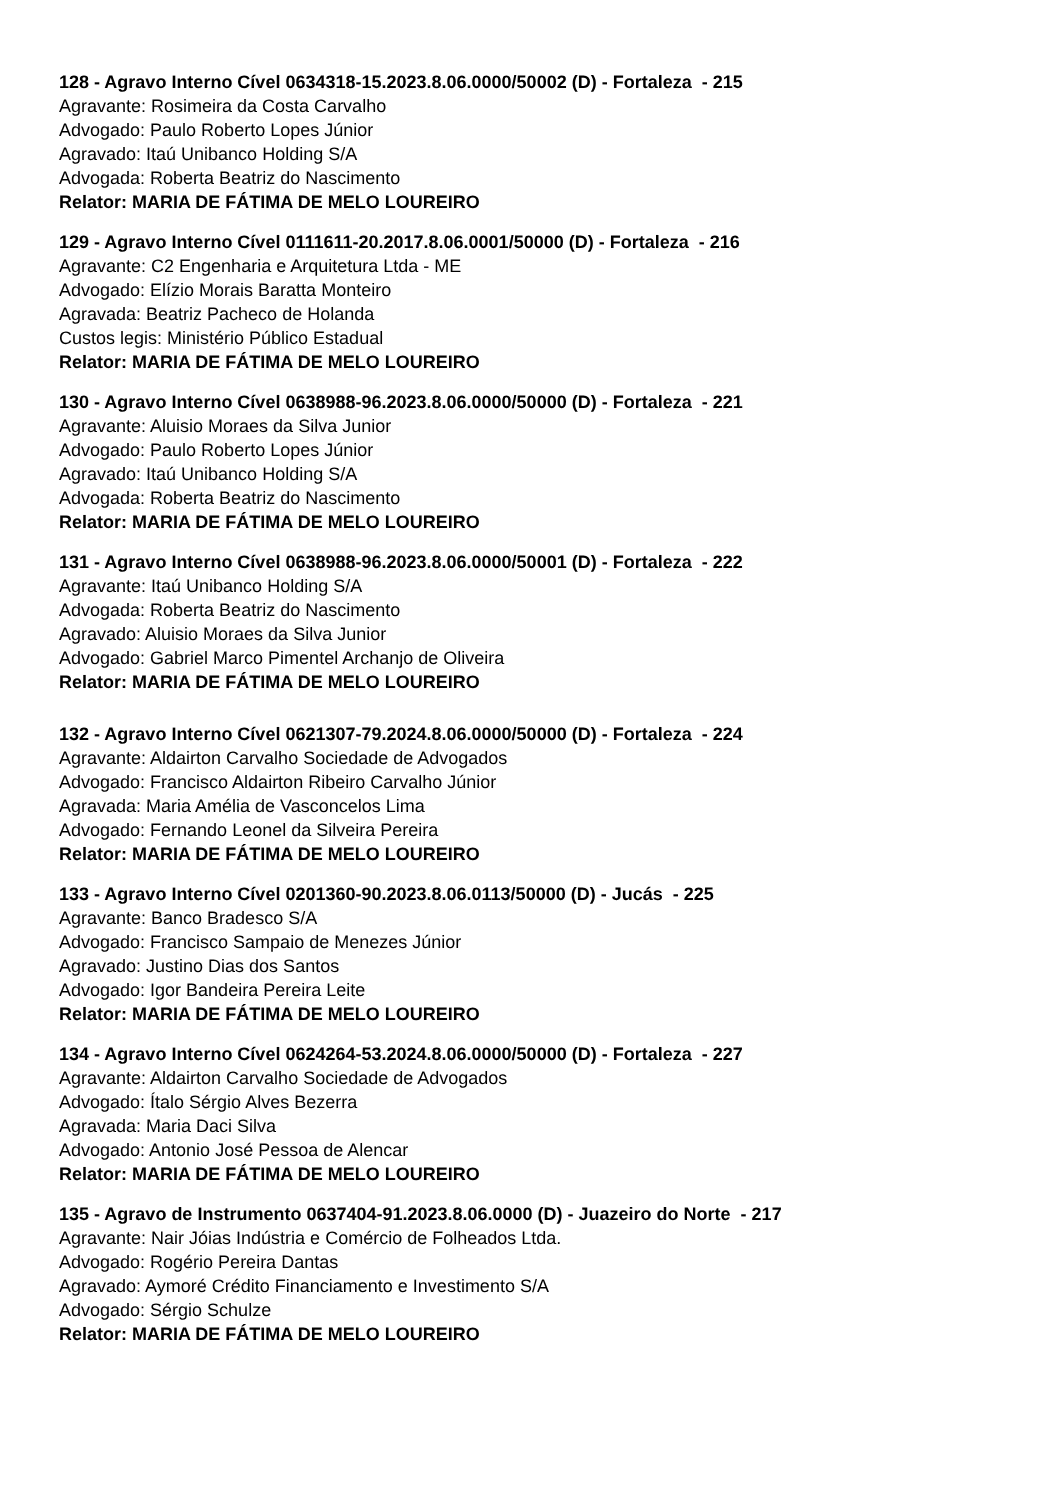128 - Agravo Interno Cível 0634318-15.2023.8.06.0000/50002 (D) - Fortaleza - 215
Agravante: Rosimeira da Costa Carvalho
Advogado: Paulo Roberto Lopes Júnior
Agravado: Itaú Unibanco Holding S/A
Advogada: Roberta Beatriz do Nascimento
Relator: MARIA DE FÁTIMA DE MELO LOUREIRO
129 - Agravo Interno Cível 0111611-20.2017.8.06.0001/50000 (D) - Fortaleza - 216
Agravante: C2 Engenharia e Arquitetura Ltda - ME
Advogado: Elízio Morais Baratta Monteiro
Agravada: Beatriz Pacheco de Holanda
Custos legis: Ministério Público Estadual
Relator: MARIA DE FÁTIMA DE MELO LOUREIRO
130 - Agravo Interno Cível 0638988-96.2023.8.06.0000/50000 (D) - Fortaleza - 221
Agravante: Aluisio Moraes da Silva Junior
Advogado: Paulo Roberto Lopes Júnior
Agravado: Itaú Unibanco Holding S/A
Advogada: Roberta Beatriz do Nascimento
Relator: MARIA DE FÁTIMA DE MELO LOUREIRO
131 - Agravo Interno Cível 0638988-96.2023.8.06.0000/50001 (D) - Fortaleza - 222
Agravante: Itaú Unibanco Holding S/A
Advogada: Roberta Beatriz do Nascimento
Agravado: Aluisio Moraes da Silva Junior
Advogado: Gabriel Marco Pimentel Archanjo de Oliveira
Relator: MARIA DE FÁTIMA DE MELO LOUREIRO
132 - Agravo Interno Cível 0621307-79.2024.8.06.0000/50000 (D) - Fortaleza - 224
Agravante: Aldairton Carvalho Sociedade de Advogados
Advogado: Francisco Aldairton Ribeiro Carvalho Júnior
Agravada: Maria Amélia de Vasconcelos Lima
Advogado: Fernando Leonel da Silveira Pereira
Relator: MARIA DE FÁTIMA DE MELO LOUREIRO
133 - Agravo Interno Cível 0201360-90.2023.8.06.0113/50000 (D) - Jucás - 225
Agravante: Banco Bradesco S/A
Advogado: Francisco Sampaio de Menezes Júnior
Agravado: Justino Dias dos Santos
Advogado: Igor Bandeira Pereira Leite
Relator: MARIA DE FÁTIMA DE MELO LOUREIRO
134 - Agravo Interno Cível 0624264-53.2024.8.06.0000/50000 (D) - Fortaleza - 227
Agravante: Aldairton Carvalho Sociedade de Advogados
Advogado: Ítalo Sérgio Alves Bezerra
Agravada: Maria Daci Silva
Advogado: Antonio José Pessoa de Alencar
Relator: MARIA DE FÁTIMA DE MELO LOUREIRO
135 - Agravo de Instrumento 0637404-91.2023.8.06.0000 (D) - Juazeiro do Norte - 217
Agravante: Nair Jóias Indústria e Comércio de Folheados Ltda.
Advogado: Rogério Pereira Dantas
Agravado: Aymoré Crédito Financiamento e Investimento S/A
Advogado: Sérgio Schulze
Relator: MARIA DE FÁTIMA DE MELO LOUREIRO